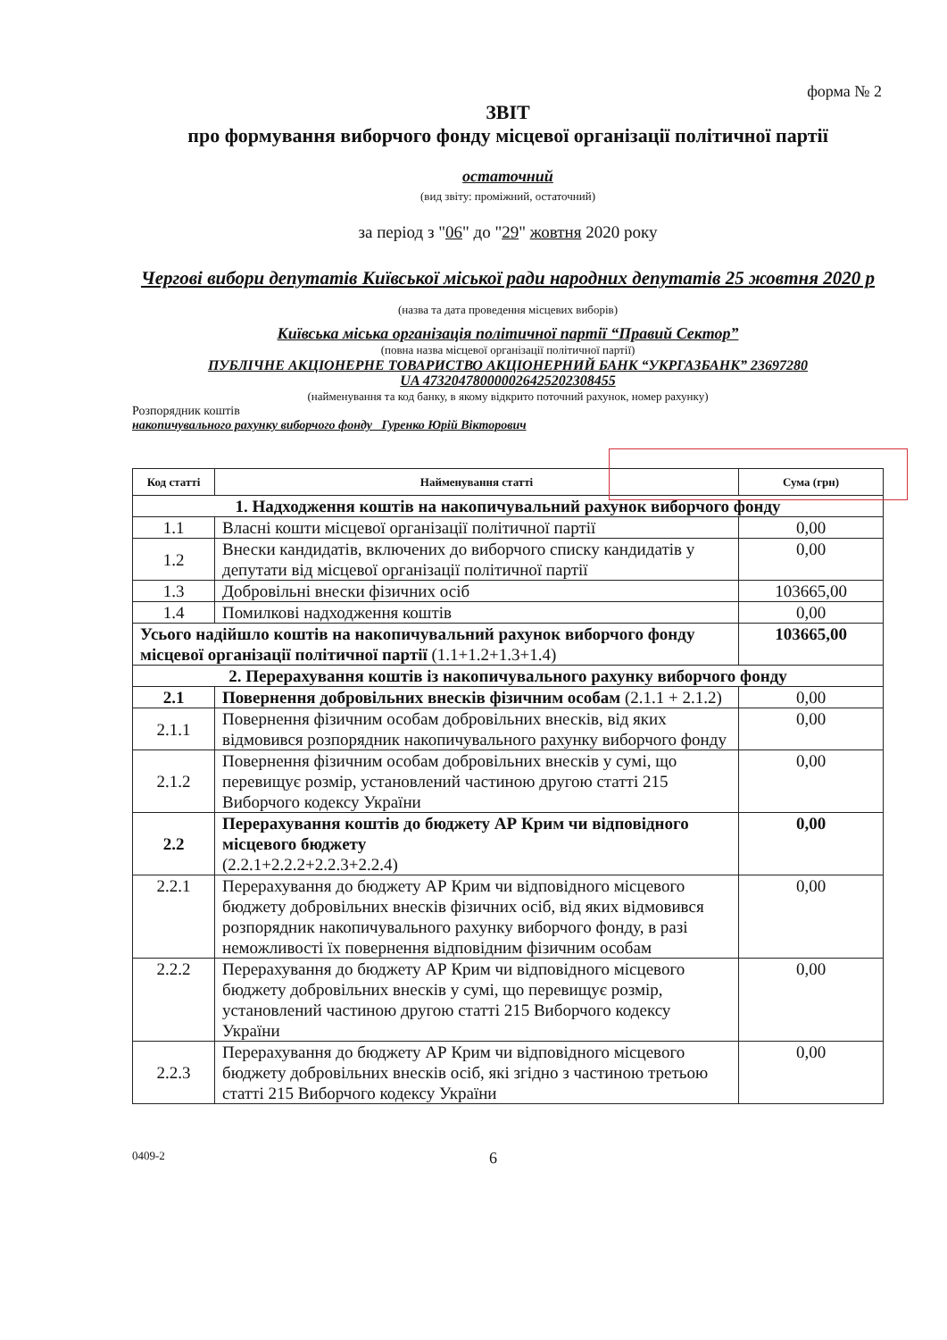форма № 2
ЗВІТ
про формування виборчого фонду місцевої організації політичної партії
остаточний
(вид звіту: проміжний, остаточний)
за період з "06" до "29" жовтня 2020 року
Чергові вибори депутатів Київської міської ради народних депутатів 25 жовтня 2020 р
(назва та дата проведення місцевих виборів)
Київська міська організація політичної партії “Правий Сектор”
(повна назва місцевої організації політичної партії)
ПУБЛІЧНЕ АКЦІОНЕРНЕ ТОВАРИСТВО АКЦІОНЕРНИЙ БАНК “УКРГАЗБАНК” 23697280
UA 473204780000026425202308455
(найменування та код банку, в якому відкрито поточний рахунок, номер рахунку)
Розпорядник коштів
накопичувального рахунку виборчого фонду Гуренко Юрій Вікторович
| Код статті | Найменування статті | Сума (грн) |
| --- | --- | --- |
| 1. Надходження коштів на накопичувальний рахунок виборчого фонду | | |
| 1.1 | Власні кошти місцевої організації політичної партії | 0,00 |
| 1.2 | Внески кандидатів, включених до виборчого списку кандидатів у депутати від місцевої організації політичної партії | 0,00 |
| 1.3 | Добровільні внески фізичних осіб | 103665,00 |
| 1.4 | Помилкові надходження коштів | 0,00 |
| Усього надійшло коштів на накопичувальний рахунок виборчого фонду місцевої організації політичної партії (1.1+1.2+1.3+1.4) | | 103665,00 |
| 2. Перерахування коштів із накопичувального рахунку виборчого фонду | | |
| 2.1 | Повернення добровільних внесків фізичним особам (2.1.1 + 2.1.2) | 0,00 |
| 2.1.1 | Повернення фізичним особам добровільних внесків, від яких відмовився розпорядник накопичувального рахунку виборчого фонду | 0,00 |
| 2.1.2 | Повернення фізичним особам добровільних внесків у сумі, що перевищує розмір, установлений частиною другою статті 215 Виборчого кодексу України | 0,00 |
| 2.2 | Перерахування коштів до бюджету АР Крим чи відповідного місцевого бюджету (2.2.1+2.2.2+2.2.3+2.2.4) | 0,00 |
| 2.2.1 | Перерахування до бюджету АР Крим чи відповідного місцевого бюджету добровільних внесків фізичних осіб, від яких відмовився розпорядник накопичувального рахунку виборчого фонду, в разі неможливості їх повернення відповідним фізичним особам | 0,00 |
| 2.2.2 | Перерахування до бюджету АР Крим чи відповідного місцевого бюджету добровільних внесків у сумі, що перевищує розмір, установлений частиною другою статті 215 Виборчого кодексу України | 0,00 |
| 2.2.3 | Перерахування до бюджету АР Крим чи відповідного місцевого бюджету добровільних внесків осіб, які згідно з частиною третьою статті 215 Виборчого кодексу України | 0,00 |
0409-2 6